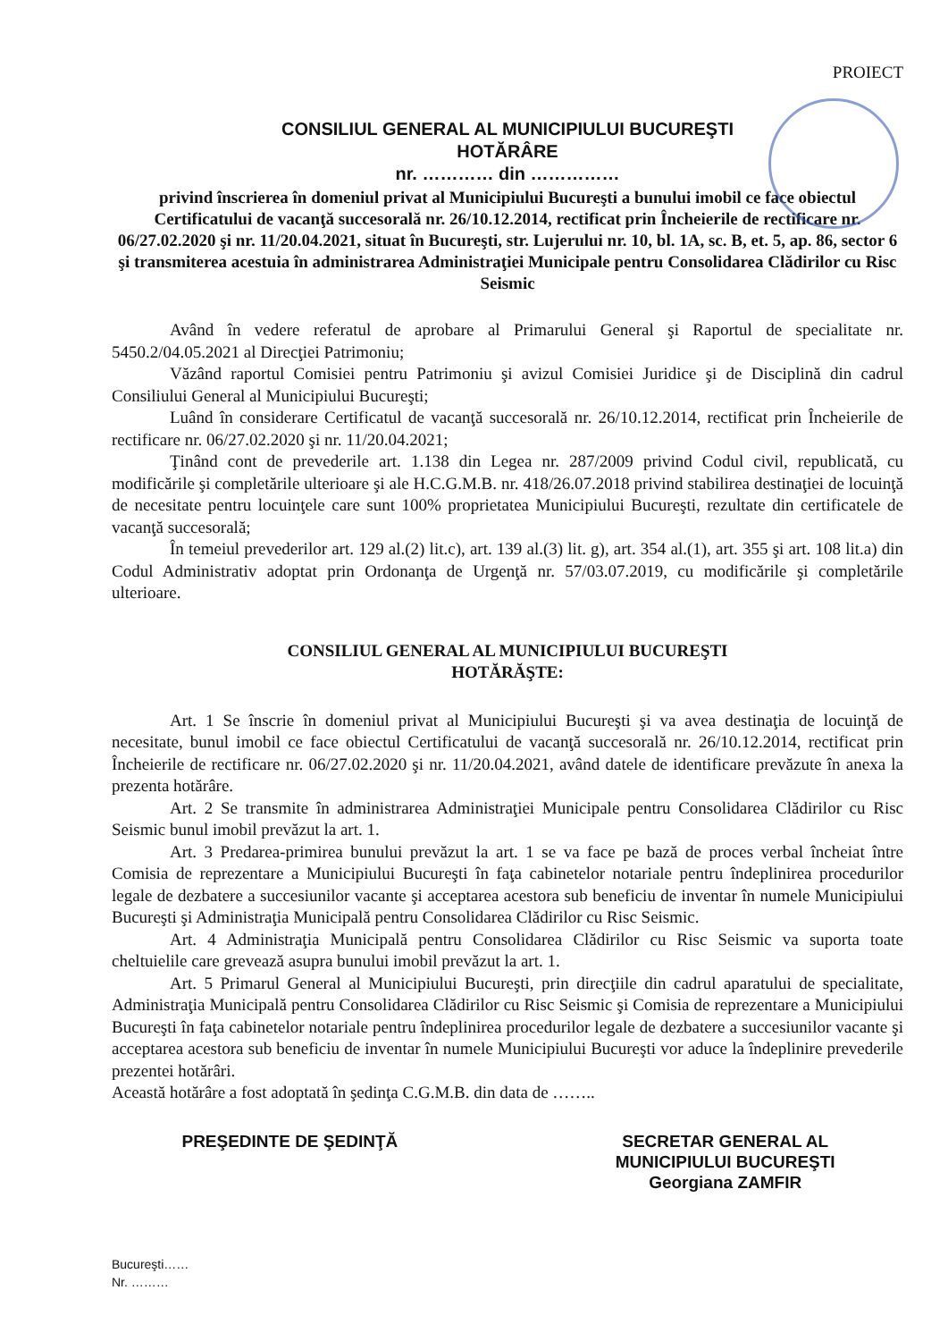PROIECT
CONSILIUL GENERAL AL MUNICIPIULUI BUCUREŞTI
HOTĂRÂRE
nr. ………… din ……………
privind înscrierea în domeniul privat al Municipiului Bucureşti a bunului imobil ce face obiectul Certificatului de vacanţă succesorală nr. 26/10.12.2014, rectificat prin Încheierile de rectificare nr. 06/27.02.2020 şi nr. 11/20.04.2021, situat în Bucureşti, str. Lujerului nr. 10, bl. 1A, sc. B, et. 5, ap. 86, sector 6 şi transmiterea acestuia în administrarea Administraţiei Municipale pentru Consolidarea Clădirilor cu Risc Seismic
Având în vedere referatul de aprobare al Primarului General şi Raportul de specialitate nr. 5450.2/04.05.2021 al Direcţiei Patrimoniu;
Văzând raportul Comisiei pentru Patrimoniu şi avizul Comisiei Juridice şi de Disciplină din cadrul Consiliului General al Municipiului Bucureşti;
Luând în considerare Certificatul de vacanţă succesorală nr. 26/10.12.2014, rectificat prin Încheierile de rectificare nr. 06/27.02.2020 şi nr. 11/20.04.2021;
Ţinând cont de prevederile art. 1.138 din Legea nr. 287/2009 privind Codul civil, republicată, cu modificările şi completările ulterioare şi ale H.C.G.M.B. nr. 418/26.07.2018 privind stabilirea destinaţiei de locuinţă de necesitate pentru locuinţele care sunt 100% proprietatea Municipiului Bucureşti, rezultate din certificatele de vacanţă succesorală;
În temeiul prevederilor art. 129 al.(2) lit.c), art. 139 al.(3) lit. g), art. 354 al.(1), art. 355 şi art. 108 lit.a) din Codul Administrativ adoptat prin Ordonanţa de Urgenţă nr. 57/03.07.2019, cu modificările şi completările ulterioare.
CONSILIUL GENERAL AL MUNICIPIULUI BUCUREŞTI
HOTĂRĂŞTE:
Art. 1 Se înscrie în domeniul privat al Municipiului Bucureşti şi va avea destinaţia de locuinţă de necesitate, bunul imobil ce face obiectul Certificatului de vacanţă succesorală nr. 26/10.12.2014, rectificat prin Încheierile de rectificare nr. 06/27.02.2020 şi nr. 11/20.04.2021, având datele de identificare prevăzute în anexa la prezenta hotărâre.
Art. 2 Se transmite în administrarea Administraţiei Municipale pentru Consolidarea Clădirilor cu Risc Seismic bunul imobil prevăzut la art. 1.
Art. 3 Predarea-primirea bunului prevăzut la art. 1 se va face pe bază de proces verbal încheiat între Comisia de reprezentare a Municipiului Bucureşti în faţa cabinetelor notariale pentru îndeplinirea procedurilor legale de dezbatere a succesiunilor vacante şi acceptarea acestora sub beneficiu de inventar în numele Municipiului Bucureşti şi Administraţia Municipală pentru Consolidarea Clădirilor cu Risc Seismic.
Art. 4 Administraţia Municipală pentru Consolidarea Clădirilor cu Risc Seismic va suporta toate cheltuielile care grevează asupra bunului imobil prevăzut la art. 1.
Art. 5 Primarul General al Municipiului Bucureşti, prin direcţiile din cadrul aparatului de specialitate, Administraţia Municipală pentru Consolidarea Clădirilor cu Risc Seismic şi Comisia de reprezentare a Municipiului Bucureşti în faţa cabinetelor notariale pentru îndeplinirea procedurilor legale de dezbatere a succesiunilor vacante şi acceptarea acestora sub beneficiu de inventar în numele Municipiului Bucureşti vor aduce la îndeplinire prevederile prezentei hotărâri.
Această hotărâre a fost adoptată în şedinţa C.G.M.B. din data de ……..
PREŞEDINTE DE ŞEDINŢĂ SECRETAR GENERAL AL
MUNICIPIULUI BUCUREŞTI
Georgiana ZAMFIR
Bucureşti……
Nr. ………